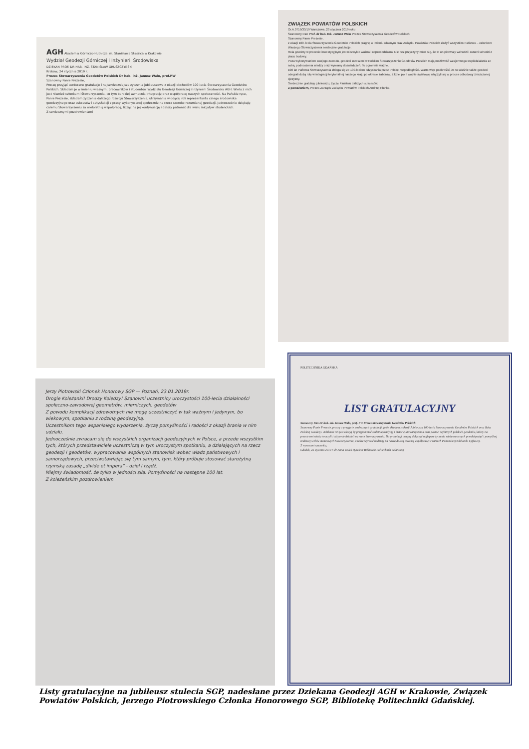AGH Akademia Górniczo-Hutnicza im. Stanisława Staszica w Krakowie
Wydział Geodezji Górniczej i Inżynierii Środowiska
DZIEKAN PROF. DR HAB. INŻ. STANISŁAW GRUSZCZYŃSKI
Kraków, 24 stycznia 2019 r.
Prezes Stowarzyszenia Geodetów Polskich Dr hab. inż. Janusz Walo, prof.PW
Szanowny Panie Prezesie,
Proszę przyjąć serdeczne gratulacje i najserdeczniejsze życzenia jubileuszowe z okazji obchodów 100-lecia Stowarzyszenia Geodetów Polskich. Składam je w imieniu własnym, pracowników i studentów Wydziału Geodezji Górniczej i Inżynierii Środowiska AGH. Wielu z nich jest również członkami Stowarzyszenia, co tym bardziej wzmacnia integrację oraz współpracę naszych społeczności. Na Pańskie ręce, Panie Prezesie, składam życzenia dalszego rozwoju Stowarzyszenia, utrzymania wiodącej roli reprezentanta całego środowiska geodezyjnego oraz sukcesów i satysfakcji z pracy wykonywanej społecznie na rzecz szeroko rozumianej geodezji. Jednocześnie dziękuję całemu Stowarzyszeniu za wieloletnią współpracę, licząc na jej kontynuację i dalszy patronat dla wielu inicjatyw studenckich.
Z serdecznymi pozdrowieniami
ZWIĄZEK POWIATÓW POLSKICH
Or.A.0719/33/19 Warszawa, 23 stycznia 2019 roku
Szanowny Pan Prof. dr hab. Inż. Janusz Walo Prezes Stowarzyszenia Geodetów Polskich
Szanowny Panie Prezesie,
z okazji 100. lecia Stowarzyszenia Geodetów Polskich pragnę w imieniu własnym oraz Związku Powiatów Polskich złożyć wszystkim Państwu – członkom Waszego Stowarzyszenia serdeczne gratulacje.
Rola geodety w procesie inwestycyjnym jest niezwykle ważna i odpowiedzialna. Nie bez przyczyny mówi się, że to on pierwszy wchodzi i ostatni schodzi z placu budowy.
Poza wykonywaniem swojego zawodu, geodeci zrzeszeni w Polskim Stowarzyszeniu Geodetów Polskich mają możliwość wzajemnego współdziałania ze sobą, podnoszenia wiedzy oraz wymiany doświadczeń. To ogromnie ważne.
100 lat Państwa Stowarzyszenia zbiega się ze 100-leciem odzyskania przez Polskę Niepodległości. Warto więc podkreślić, że to właśnie także geodeci odegrali dużą rolę w integracji terytorialnej naszego kraju po okresie zaborów. Z kolei po II wojnie światowej włączyli się w proces odbudowy zniszczonej ojczyzny.
Serdecznie gratuluję jubileuszu, życzę Państwu dalszych sukcesów.
Z poważaniem, Prezes Zarządu Związku Powiatów Polskich Andrzej Płonka
Jerzy Piotrowski Członek Honorowy SGP — Poznań, 23.01.2019r.
Drogie Koleżanki! Drodzy Koledzy! Szanowni uczestnicy uroczystości 100-lecia działalności społeczno-zawodowej geometrów, mierniczych, geodetów
Z powodu komplikacji zdrowotnych nie mogę uczestniczyć w tak ważnym i jedynym, bo wiekowym, spotkaniu z rodziną geodezyjną.
Uczestnikom tego wspaniałego wydarzenia, życzę pomyślności i radości z okazji brania w nim udziału.
Jednocześnie zwracam się do wszystkich organizacji geodezyjnych w Polsce, a przede wszystkim tych, których przedstawiciele uczestniczą w tym uroczystym spotkaniu, a działających na rzecz geodezji i geodetów, wypracowania wspólnych stanowisk wobec władz państwowych i samorządowych, przeciwstawiając się tym samym, tym, który próbuje stosować starożytną rzymską zasadę „divide et impera” - dziel i rządź.
Miejmy świadomość, że tylko w jedności siła. Pomyślności na następne 100 lat.
Z koleżeńskim pozdrowieniem
POLITECHNIKA GDAŃSKA
LIST GRATULACYJNY
Szanowny Pan Dr hab. inż. Janusz Walo, prof. PW Prezes Stowarzyszenia Geodetów Polskich
Szanowny Panie Prezesie, proszę o przyjęcie serdecznych gratulacji, jakie składam z okazji Jubileuszu 100-lecia Stowarzyszenia Geodetów Polskich oraz Roku Polskiej Geodezji. Jubileusz ten jest okazją by przypomnieć stuletnią tradycję i historię Stowarzyszenia oraz postaci wybitnych polskich geodetów, którzy na przestrzeni wieku tworzyli i aktywnie działali na rzecz Stowarzyszenia. Do gratulacji pragnę dołączyć najlepsze życzenia wielu owocnych przedsięwzięć i pomyślnej realizacji celów statutowych Stowarzyszenia, a także wyrazić nadzieję na naszą dalszą owocną współpracę w ramach Pomorskiej Biblioteki Cyfrowej.
Z wyrazami szacunku,
Gdańsk, 25 stycznia 2019 r. dr Anna Wałek Dyrektor Biblioteki Politechniki Gdańskiej
Listy gratulacyjne na jubileusz stulecia SGP, nadesłane przez Dziekana Geodezji AGH w Krakowie, Związek Powiatów Polskich, Jerzego Piotrowskiego Członka Honorowego SGP, Bibliotekę Politechniki Gdańskiej.